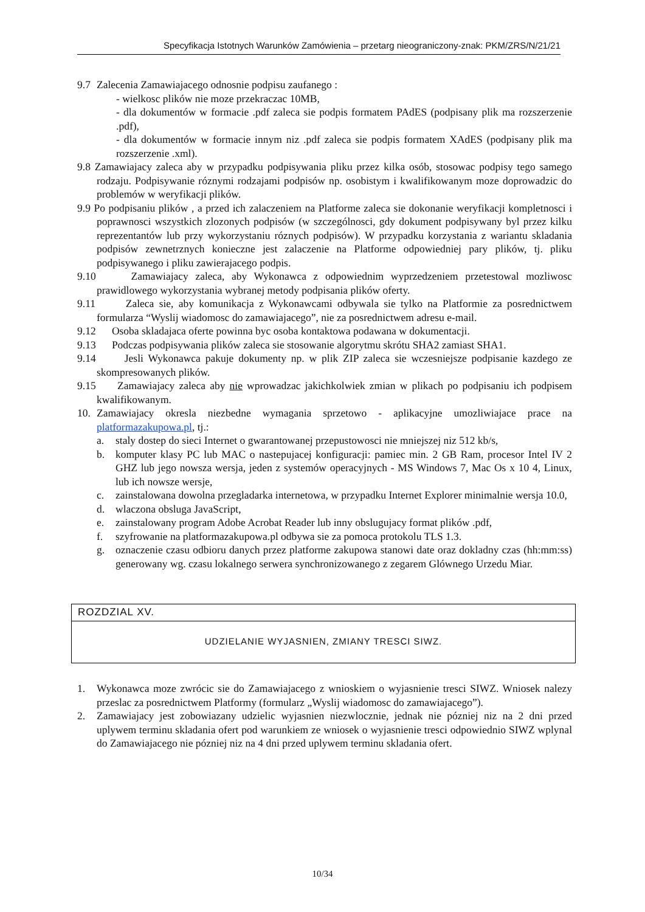Specyfikacja Istotnych Warunków Zamówienia – przetarg nieograniczony-znak: PKM/ZRS/N/21/21
9.7 Zalecenia Zamawiajacego odnosnie podpisu zaufanego :
- wielkosc plików nie moze przekraczac 10MB,
- dla dokumentów w formacie .pdf zaleca sie podpis formatem PAdES (podpisany plik ma rozszerzenie .pdf),
- dla dokumentów w formacie innym niz .pdf zaleca sie podpis formatem XAdES (podpisany plik ma rozszerzenie .xml).
9.8 Zamawiajacy zaleca aby w przypadku podpisywania pliku przez kilka osób, stosowac podpisy tego samego rodzaju. Podpisywanie róznymi rodzajami podpisów np. osobistym i kwalifikowanym moze doprowadzic do problemów w weryfikacji plików.
9.9 Po podpisaniu plików , a przed ich zalaczeniem na Platforme zaleca sie dokonanie weryfikacji kompletnosci i poprawnosci wszystkich zlozonych podpisów (w szczególnosci, gdy dokument podpisywany byl przez kilku reprezentantów lub przy wykorzystaniu róznych podpisów). W przypadku korzystania z wariantu skladania podpisów zewnetrznych konieczne jest zalaczenie na Platforme odpowiedniej pary plików, tj. pliku podpisywanego i pliku zawierajacego podpis.
9.10 Zamawiajacy zaleca, aby Wykonawca z odpowiednim wyprzedzeniem przetestowal mozliwosc prawidlowego wykorzystania wybranej metody podpisania plików oferty.
9.11 Zaleca sie, aby komunikacja z Wykonawcami odbywala sie tylko na Platformie za posrednictwem formularza “Wyslij wiadomosc do zamawiajacego”, nie za posrednictwem adresu e-mail.
9.12 Osoba skladajaca oferte powinna byc osoba kontaktowa podawana w dokumentacji.
9.13 Podczas podpisywania plików zaleca sie stosowanie algorytmu skrótu SHA2 zamiast SHA1.
9.14 Jesli Wykonawca pakuje dokumenty np. w plik ZIP zaleca sie wczesniejsze podpisanie kazdego ze skompresowanych plików.
9.15 Zamawiajacy zaleca aby nie wprowadzac jakichkolwiek zmian w plikach po podpisaniu ich podpisem kwalifikowanym.
10. Zamawiajacy okresla niezbedne wymagania sprzetowo - aplikacyjne umozliwiajace prace na platformazakupowa.pl, tj.:
a. staly dostep do sieci Internet o gwarantowanej przepustowosci nie mniejszej niz 512 kb/s,
b. komputer klasy PC lub MAC o nastepujacej konfiguracji: pamiec min. 2 GB Ram, procesor Intel IV 2 GHZ lub jego nowsza wersja, jeden z systemów operacyjnych - MS Windows 7, Mac Os x 10 4, Linux, lub ich nowsze wersje,
c. zainstalowana dowolna przegladarka internetowa, w przypadku Internet Explorer minimalnie wersja 10.0,
d. wlaczona obsluga JavaScript,
e. zainstalowany program Adobe Acrobat Reader lub inny obslugujacy format plików .pdf,
f. szyfrowanie na platformazakupowa.pl odbywa sie za pomoca protokolu TLS 1.3.
g. oznaczenie czasu odbioru danych przez platforme zakupowa stanowi date oraz dokladny czas (hh:mm:ss) generowany wg. czasu lokalnego serwera synchronizowanego z zegarem Glównego Urzedu Miar.
ROZDZIAL XV.
UDZIELANIE WYJASNIEN, ZMIANY TRESCI SIWZ.
1. Wykonawca moze zwrócic sie do Zamawiajacego z wnioskiem o wyjasnienie tresci SIWZ. Wniosek nalezy przeslac za posrednictwem Platformy (formularz „Wyslij wiadomosc do zamawiajacego”).
2. Zamawiajacy jest zobowiazany udzielic wyjasnien niezwlocznie, jednak nie pózniej niz na 2 dni przed uplywem terminu skladania ofert pod warunkiem ze wniosek o wyjasnienie tresci odpowiednio SIWZ wplynal do Zamawiajacego nie pózniej niz na 4 dni przed uplywem terminu skladania ofert.
10/34